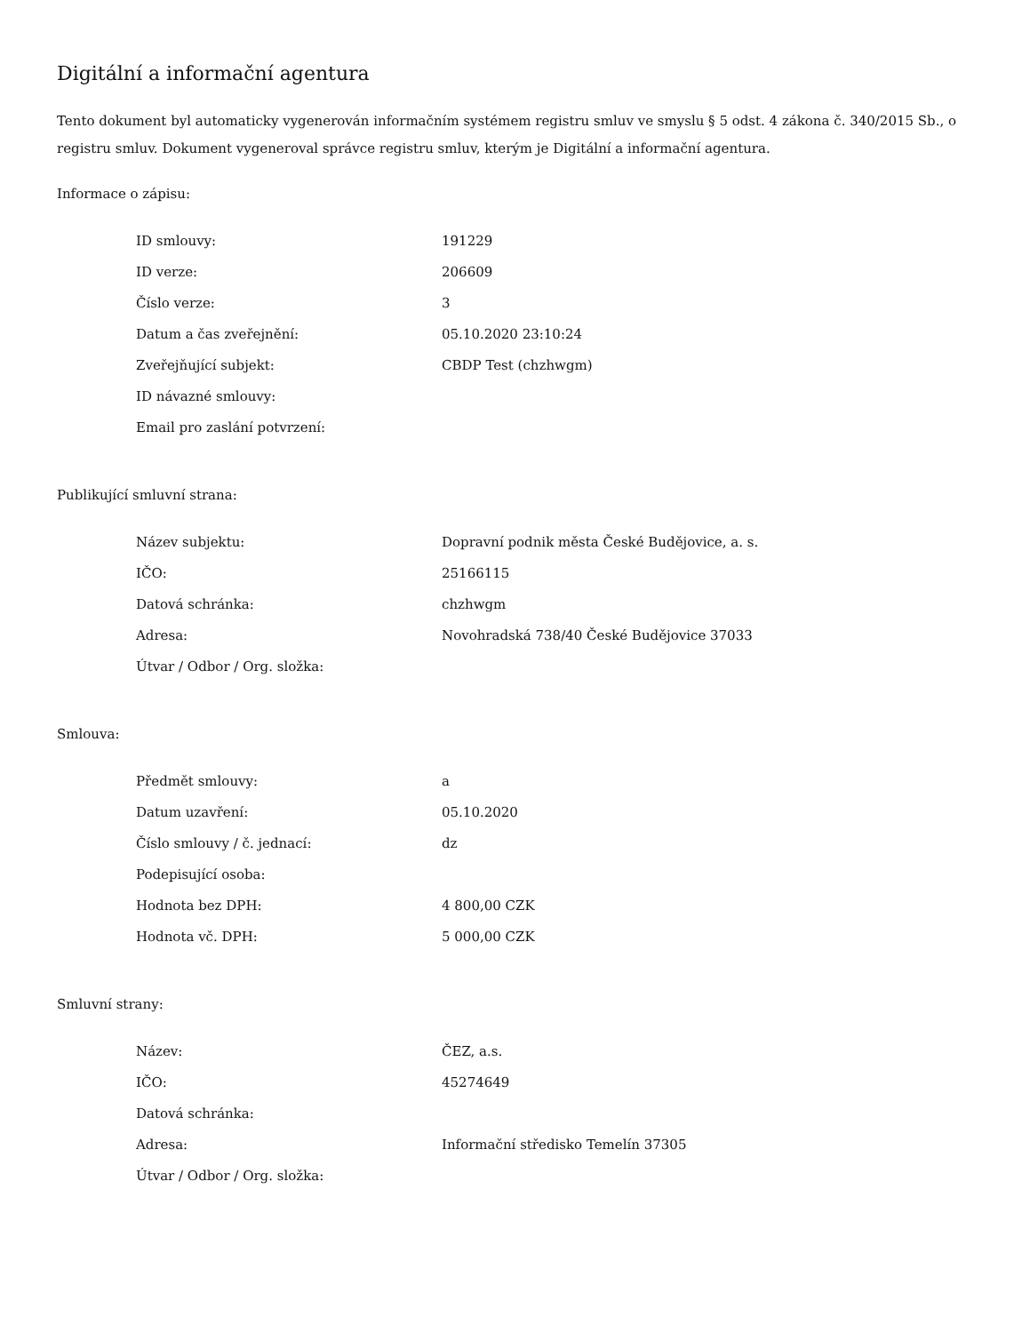Digitální a informační agentura
Tento dokument byl automaticky vygenerován informačním systémem registru smluv ve smyslu § 5 odst. 4 zákona č. 340/2015 Sb., o registru smluv. Dokument vygeneroval správce registru smluv, kterým je Digitální a informační agentura.
Informace o zápisu:
| ID smlouvy: | 191229 |
| ID verze: | 206609 |
| Číslo verze: | 3 |
| Datum a čas zveřejnění: | 05.10.2020 23:10:24 |
| Zveřejňující subjekt: | CBDP Test (chzhwgm) |
| ID návazné smlouvy: | |
| Email pro zaslání potvrzení: | |
Publikující smluvní strana:
| Název subjektu: | Dopravní podnik města České Budějovice, a. s. |
| IČO: | 25166115 |
| Datová schránka: | chzhwgm |
| Adresa: | Novohradská 738/40 České Budějovice 37033 |
| Útvar / Odbor / Org. složka: | |
Smlouva:
| Předmět smlouvy: | a |
| Datum uzavření: | 05.10.2020 |
| Číslo smlouvy / č. jednací: | dz |
| Podepisující osoba: | |
| Hodnota bez DPH: | 4 800,00 CZK |
| Hodnota vč. DPH: | 5 000,00 CZK |
Smluvní strany:
| Název: | ČEZ, a.s. |
| IČO: | 45274649 |
| Datová schránka: | |
| Adresa: | Informační středisko Temelín 37305 |
| Útvar / Odbor / Org. složka: | |